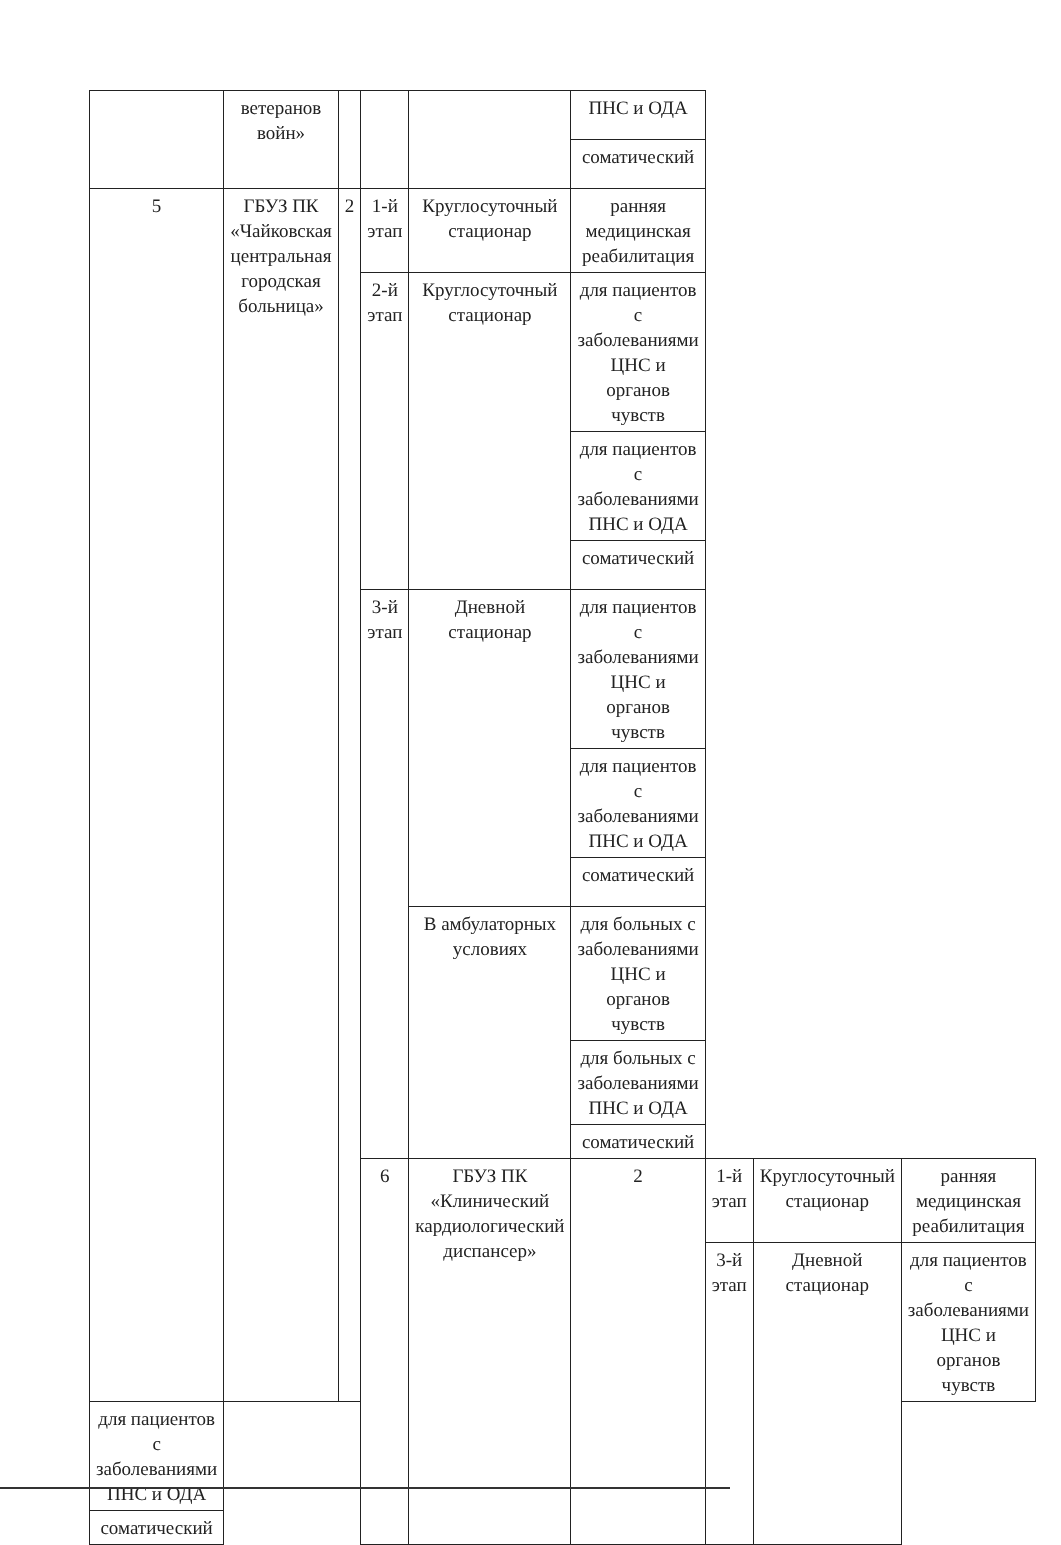| | ветеранов войн» | | | | ПНС и ОДА | | | |
| | | | | | соматический | | | |
| 5 | ГБУЗ ПК «Чайковская центральная городская больница» | 2 | 1-й этап | Круглосуточный стационар | ранняя медицинская реабилитация | | | |
| | | | 2-й этап | Круглосуточный стационар | для пациентов с заболеваниями ЦНС и органов чувств | | | |
| | | | | | для пациентов с заболеваниями ПНС и ОДА | | | |
| | | | | | соматический | | | |
| | | | 3-й этап | Дневной стационар | для пациентов с заболеваниями ЦНС и органов чувств | | | |
| | | | | | для пациентов с заболеваниями ПНС и ОДА | | | |
| | | | | | соматический | | | |
| | | | | В амбулаторных условиях | для больных с заболеваниями ЦНС и органов чувств | | | |
| | | | | | для больных с заболеваниями ПНС и ОДА | | | |
| | | | | | соматический | | | |
| | | | 6 | ГБУЗ ПК «Клинический кардиологический диспансер» | 2 | 1-й этап | Круглосуточный стационар | ранняя медицинская реабилитация |
| | | | | | | 3-й этап | Дневной стационар | для пациентов с заболеваниями ЦНС и органов чувств |
| для пациентов с заболеваниями ПНС и ОДА | | | | | | | | |
| соматический | | | | | | | | |